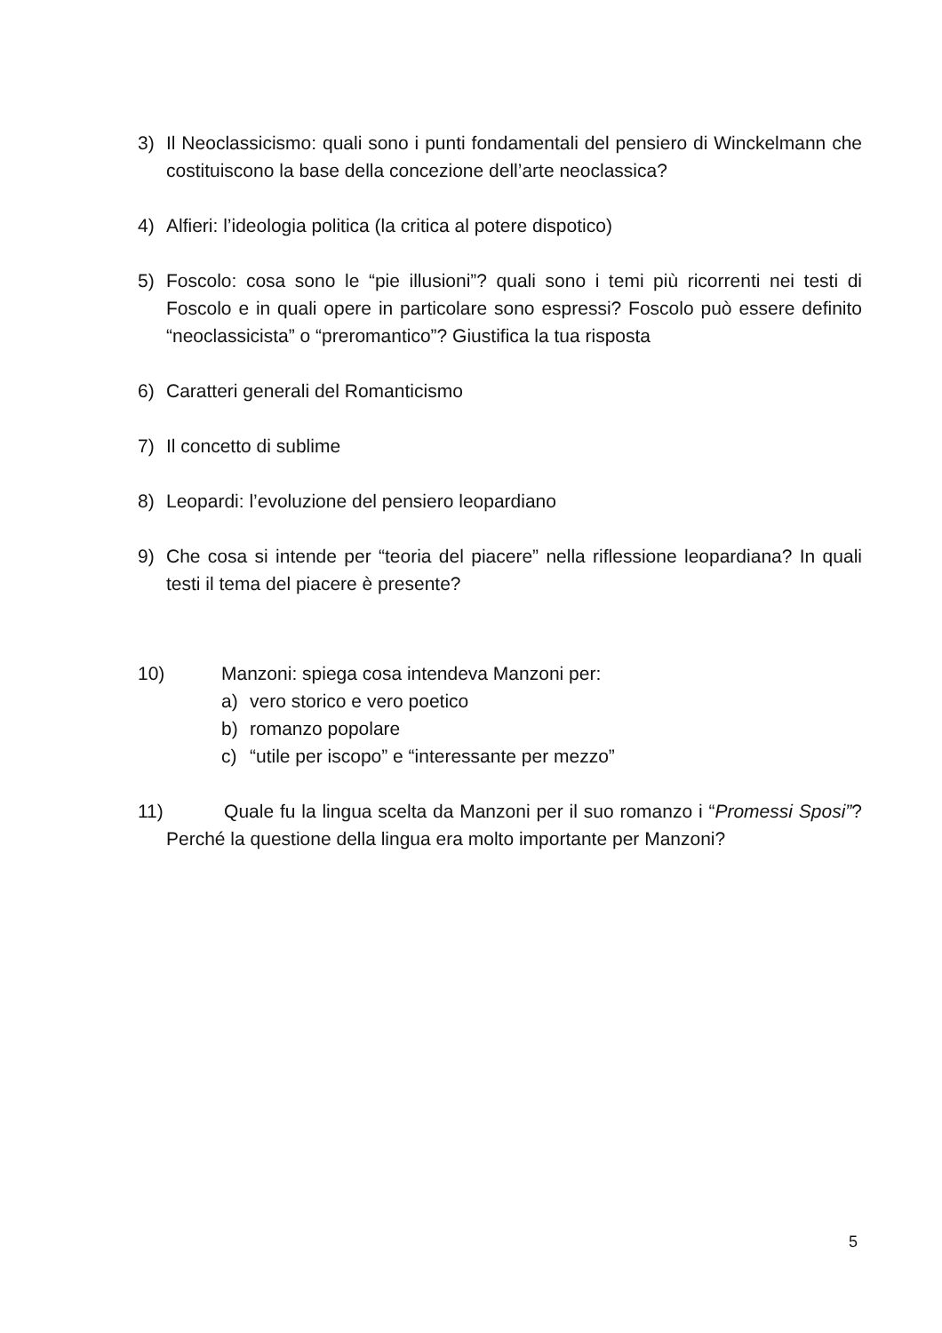3) Il Neoclassicismo: quali sono i punti fondamentali del pensiero di Winckelmann che costituiscono la base della concezione dell’arte neoclassica?
4) Alfieri: l’ideologia politica (la critica al potere dispotico)
5) Foscolo: cosa sono le “pie illusioni”? quali sono i temi più ricorrenti nei testi di Foscolo e in quali opere in particolare sono espressi? Foscolo può essere definito “neoclassicista” o “preromantico”? Giustifica la tua risposta
6) Caratteri generali del Romanticismo
7) Il concetto di sublime
8) Leopardi: l’evoluzione del pensiero leopardiano
9) Che cosa si intende per “teoria del piacere” nella riflessione leopardiana? In quali testi il tema del piacere è presente?
10) Manzoni: spiega cosa intendeva Manzoni per:
a) vero storico e vero poetico
b) romanzo popolare
c) “utile per iscopo” e “interessante per mezzo”
11) Quale fu la lingua scelta da Manzoni per il suo romanzo i “Promessi Sposi”? Perché la questione della lingua era molto importante per Manzoni?
5